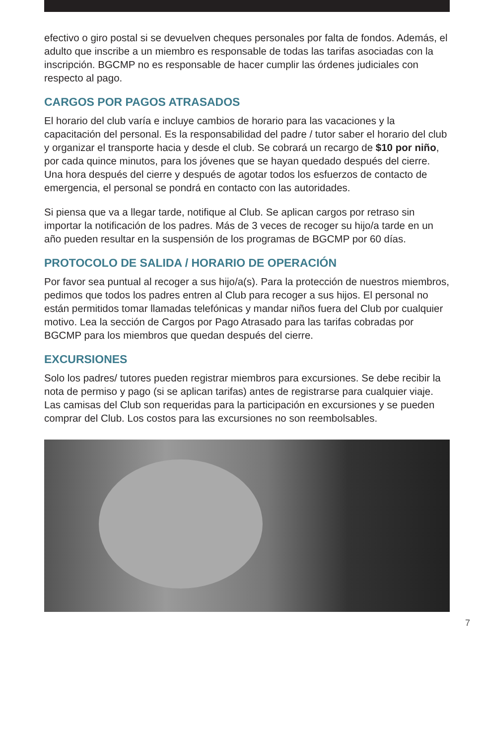efectivo o giro postal si se devuelven cheques personales por falta de fondos. Además, el adulto que inscribe a un miembro es responsable de todas las tarifas asociadas con la inscripción. BGCMP no es responsable de hacer cumplir las órdenes judiciales con respecto al pago.
CARGOS POR PAGOS ATRASADOS
El horario del club varía e incluye cambios de horario para las vacaciones y la capacitación del personal. Es la responsabilidad del padre / tutor saber el horario del club y organizar el transporte hacia y desde el club. Se cobrará un recargo de $10 por niño, por cada quince minutos, para los jóvenes que se hayan quedado después del cierre. Una hora después del cierre y después de agotar todos los esfuerzos de contacto de emergencia, el personal se pondrá en contacto con las autoridades.
Si piensa que va a llegar tarde, notifique al Club. Se aplican cargos por retraso sin importar la notificación de los padres. Más de 3 veces de recoger su hijo/a tarde en un año pueden resultar en la suspensión de los programas de BGCMP por 60 días.
PROTOCOLO DE SALIDA / HORARIO DE OPERACIÓN
Por favor sea puntual al recoger a sus hijo/a(s). Para la protección de nuestros miembros, pedimos que todos los padres entren al Club para recoger a sus hijos. El personal no están permitidos tomar llamadas telefónicas y mandar niños fuera del Club por cualquier motivo. Lea la sección de Cargos por Pago Atrasado para las tarifas cobradas por BGCMP para los miembros que quedan después del cierre.
EXCURSIONES
Solo los padres/ tutores pueden registrar miembros para excursiones. Se debe recibir la nota de permiso y pago (si se aplican tarifas) antes de registrarse para cualquier viaje. Las camisas del Club son requeridas para la participación en excursiones y se pueden comprar del Club. Los costos para las excursiones no son reembolsables.
7